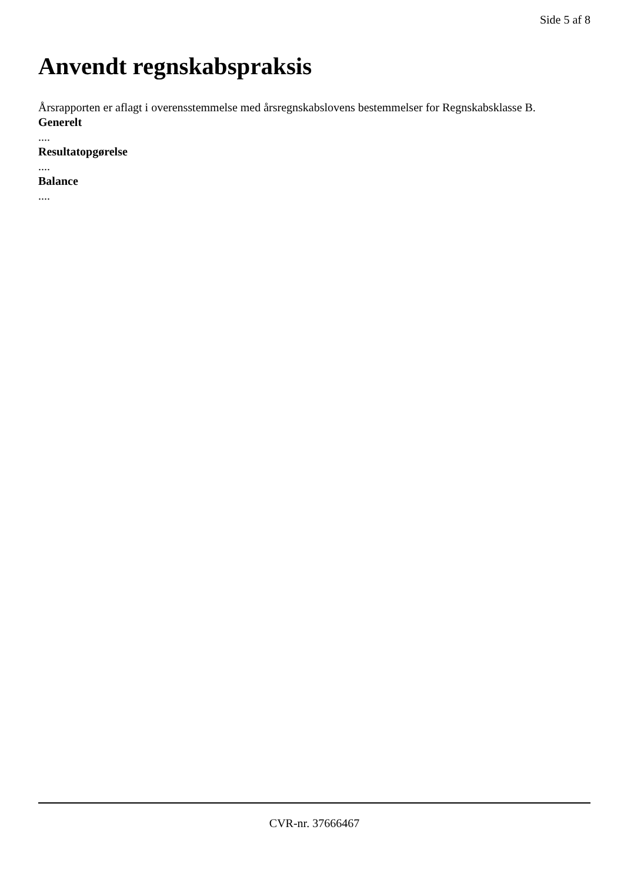Side 5 af 8
Anvendt regnskabspraksis
Årsrapporten er aflagt i overensstemmelse med årsregnskabslovens bestemmelser for Regnskabsklasse B.
Generelt
....
Resultatopgørelse
....
Balance
....
CVR-nr. 37666467